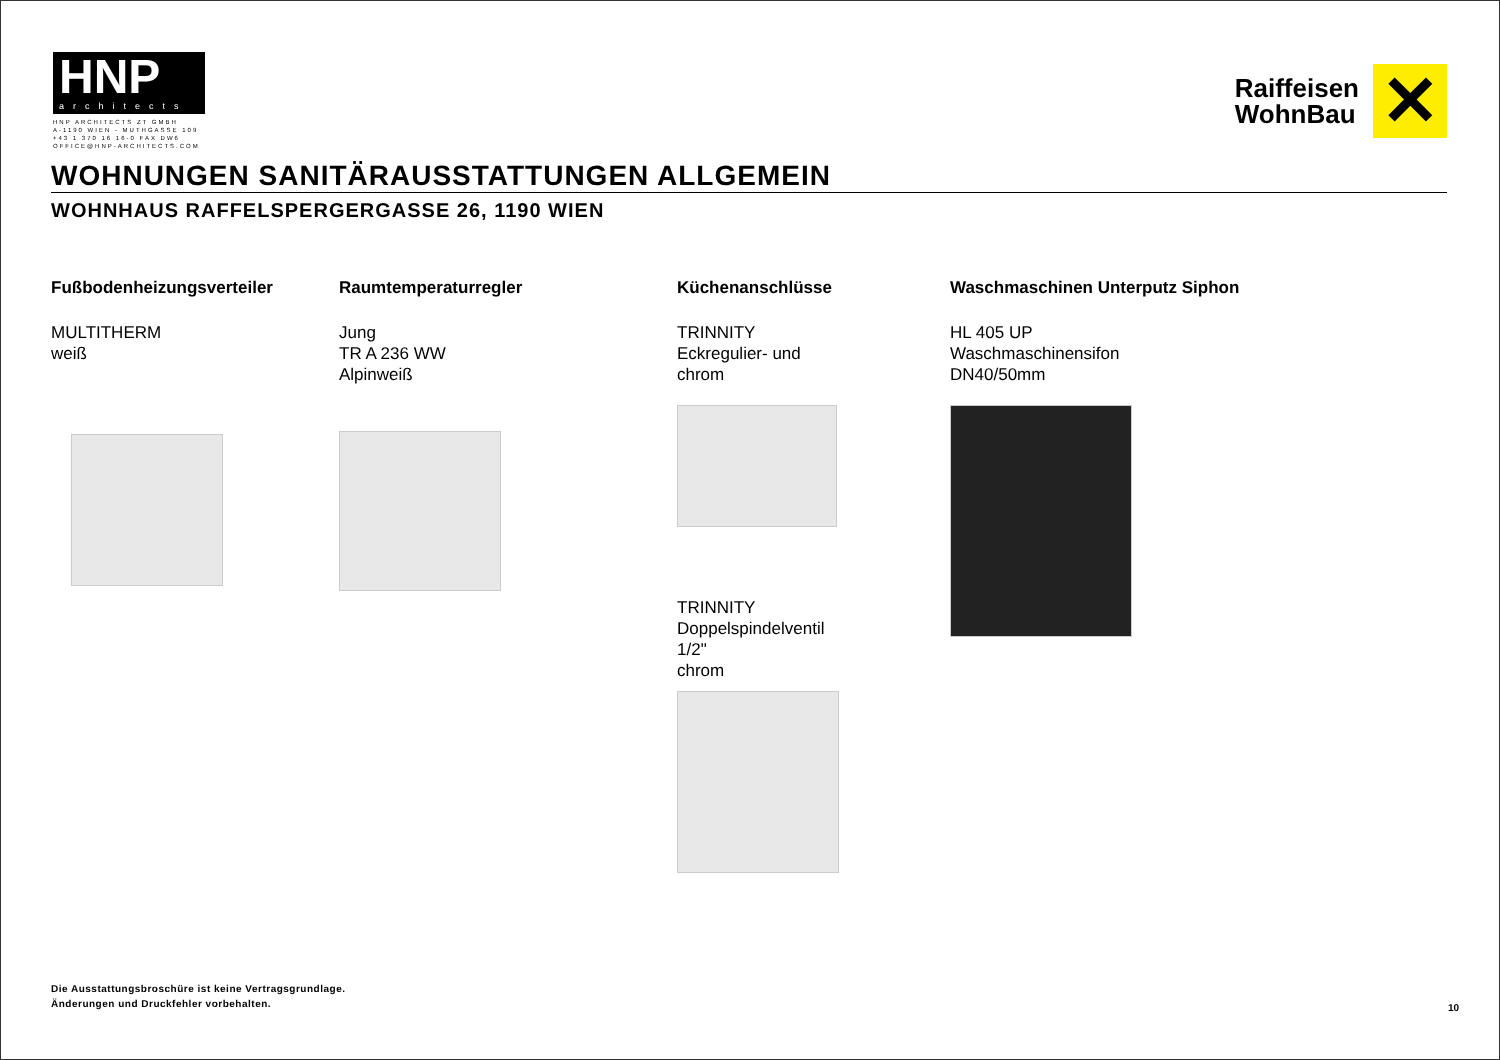HNP
architects
HNP ARCHITECTS ZT GMBH
A-1190 WIEN - MUTHGASSE 109
+43 1 370 16 16-0 FAX DW6
OFFICE@HNP-ARCHITECTS.COM
Raiffeisen
WohnBau
✕
WOHNUNGEN SANITÄRAUSSTATTUNGEN ALLGEMEIN
WOHNHAUS RAFFELSPERGERGASSE 26, 1190 WIEN
Fußbodenheizungsverteiler
MULTITHERM
weiß
Raumtemperaturregler
Jung
TR A 236 WW
Alpinweiß
Küchenanschlüsse
TRINNITY
Eckregulier- und
chrom
TRINNITY
Doppelspindelventil
1/2"
chrom
Waschmaschinen Unterputz Siphon
HL 405 UP
Waschmaschinensifon
DN40/50mm
Die Ausstattungsbroschüre ist keine Vertragsgrundlage.
Änderungen und Druckfehler vorbehalten.
10